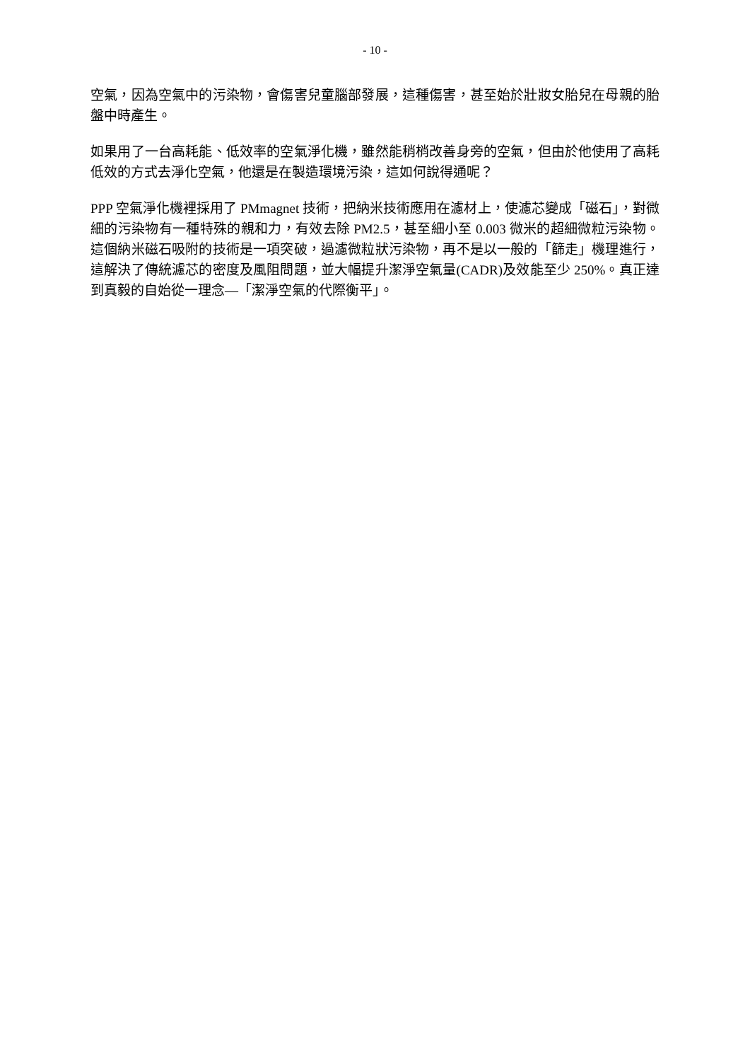- 10 -
空氣，因為空氣中的污染物，會傷害兒童腦部發展，這種傷害，甚至始於壯妝女胎兒在母親的胎盤中時產生。
如果用了一台高耗能、低效率的空氣淨化機，雖然能稍梢改善身旁的空氣，但由於他使用了高耗低效的方式去淨化空氣，他還是在製造環境污染，這如何說得通呢？
PPP 空氣淨化機裡採用了 PMmagnet 技術，把納米技術應用在濾材上，使濾芯變成「磁石」，對微細的污染物有一種特殊的親和力，有效去除 PM2.5，甚至細小至 0.003 微米的超細微粒污染物。這個納米磁石吸附的技術是一項突破，過濾微粒狀污染物，再不是以一般的「篩走」機理進行，這解決了傳統濾芯的密度及風阻問題，並大幅提升潔淨空氣量(CADR)及效能至少 250%。真正達到真毅的自始從一理念—「潔淨空氣的代際衡平」。